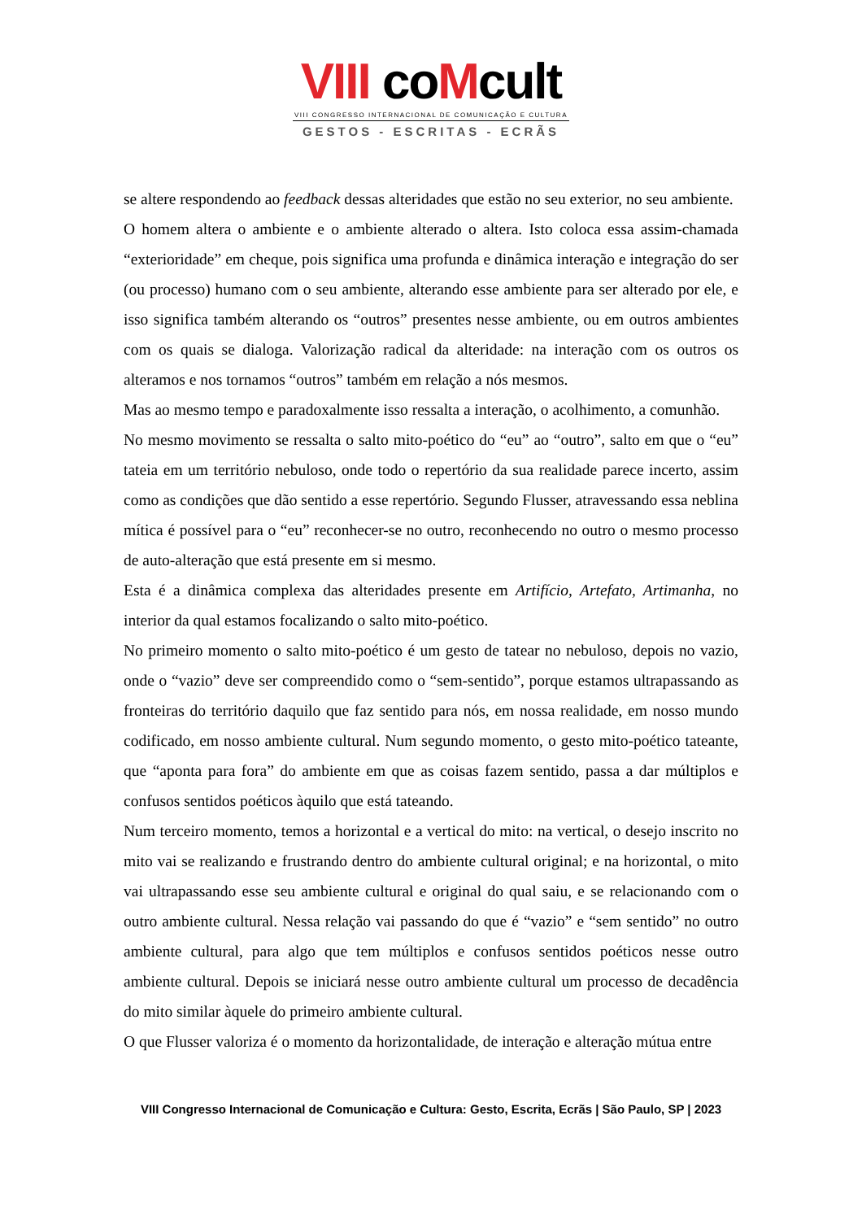VIII coMcult
VIII CONGRESSO INTERNACIONAL DE COMUNICAÇÃO E CULTURA
GESTOS - ESCRITAS - ECRÃS
se altere respondendo ao feedback dessas alteridades que estão no seu exterior, no seu ambiente.
O homem altera o ambiente e o ambiente alterado o altera. Isto coloca essa assim-chamada “exterioridade” em cheque, pois significa uma profunda e dinâmica interação e integração do ser (ou processo) humano com o seu ambiente, alterando esse ambiente para ser alterado por ele, e isso significa também alterando os “outros” presentes nesse ambiente, ou em outros ambientes com os quais se dialoga. Valorização radical da alteridade: na interação com os outros os alteramos e nos tornamos “outros” também em relação a nós mesmos.
Mas ao mesmo tempo e paradoxalmente isso ressalta a interação, o acolhimento, a comunhão.
No mesmo movimento se ressalta o salto mito-poético do “eu” ao “outro”, salto em que o “eu” tateia em um território nebuloso, onde todo o repertório da sua realidade parece incerto, assim como as condições que dão sentido a esse repertório. Segundo Flusser, atravessando essa neblina mítica é possível para o “eu” reconhecer-se no outro, reconhecendo no outro o mesmo processo de auto-alteração que está presente em si mesmo.
Esta é a dinâmica complexa das alteridades presente em Artifício, Artefato, Artimanha, no interior da qual estamos focalizando o salto mito-poético.
No primeiro momento o salto mito-poético é um gesto de tatear no nebuloso, depois no vazio, onde o “vazio” deve ser compreendido como o “sem-sentido”, porque estamos ultrapassando as fronteiras do território daquilo que faz sentido para nós, em nossa realidade, em nosso mundo codificado, em nosso ambiente cultural. Num segundo momento, o gesto mito-poético tateante, que “aponta para fora” do ambiente em que as coisas fazem sentido, passa a dar múltiplos e confusos sentidos poéticos àquilo que está tateando.
Num terceiro momento, temos a horizontal e a vertical do mito: na vertical, o desejo inscrito no mito vai se realizando e frustrando dentro do ambiente cultural original; e na horizontal, o mito vai ultrapassando esse seu ambiente cultural e original do qual saiu, e se relacionando com o outro ambiente cultural. Nessa relação vai passando do que é “vazio” e “sem sentido” no outro ambiente cultural, para algo que tem múltiplos e confusos sentidos poéticos nesse outro ambiente cultural. Depois se iniciará nesse outro ambiente cultural um processo de decadência do mito similar àquele do primeiro ambiente cultural.
O que Flusser valoriza é o momento da horizontalidade, de interação e alteração mútua entre
VIII Congresso Internacional de Comunicação e Cultura: Gesto, Escrita, Ecrãs | São Paulo, SP | 2023